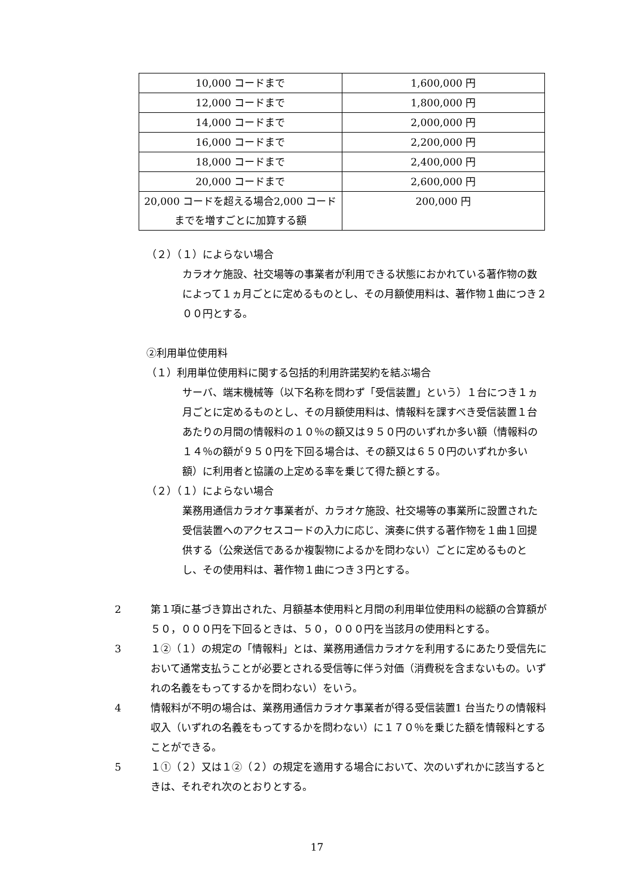| 10,000 コードまで | 1,600,000 円 |
| 12,000 コードまで | 1,800,000 円 |
| 14,000 コードまで | 2,000,000 円 |
| 16,000 コードまで | 2,200,000 円 |
| 18,000 コードまで | 2,400,000 円 |
| 20,000 コードまで | 2,600,000 円 |
| 20,000 コードを超える場合2,000 コードまでを増すごとに加算する額 | 200,000 円 |
（２）（１）によらない場合
カラオケ施設、社交場等の事業者が利用できる状態におかれている著作物の数によって１ヵ月ごとに定めるものとし、その月額使用料は、著作物１曲につき２００円とする。
②利用単位使用料
（１）利用単位使用料に関する包括的利用許諾契約を結ぶ場合
サーバ、端末機械等（以下名称を問わず「受信装置」という）１台につき１ヵ月ごとに定めるものとし、その月額使用料は、情報料を課すべき受信装置１台あたりの月間の情報料の１０％の額又は９５０円のいずれか多い額（情報料の１４％の額が９５０円を下回る場合は、その額又は６５０円のいずれか多い額）に利用者と協議の上定める率を乗じて得た額とする。
（２）（１）によらない場合
業務用通信カラオケ事業者が、カラオケ施設、社交場等の事業所に設置された受信装置へのアクセスコードの入力に応じ、演奏に供する著作物を１曲１回提供する（公衆送信であるか複製物によるかを問わない）ごとに定めるものとし、その使用料は、著作物１曲につき３円とする。
2 第１項に基づき算出された、月額基本使用料と月間の利用単位使用料の総額の合算額が５０，０００円を下回るときは、５０，０００円を当該月の使用料とする。
3 １②（１）の規定の「情報料」とは、業務用通信カラオケを利用するにあたり受信先において通常支払うことが必要とされる受信等に伴う対価（消費税を含まないもの。いずれの名義をもってするかを問わない）をいう。
4 情報料が不明の場合は、業務用通信カラオケ事業者が得る受信装置1 台当たりの情報料収入（いずれの名義をもってするかを問わない）に１７０％を乗じた額を情報料とすることができる。
5 １①（２）又は１②（２）の規定を適用する場合において、次のいずれかに該当するときは、それぞれ次のとおりとする。
17